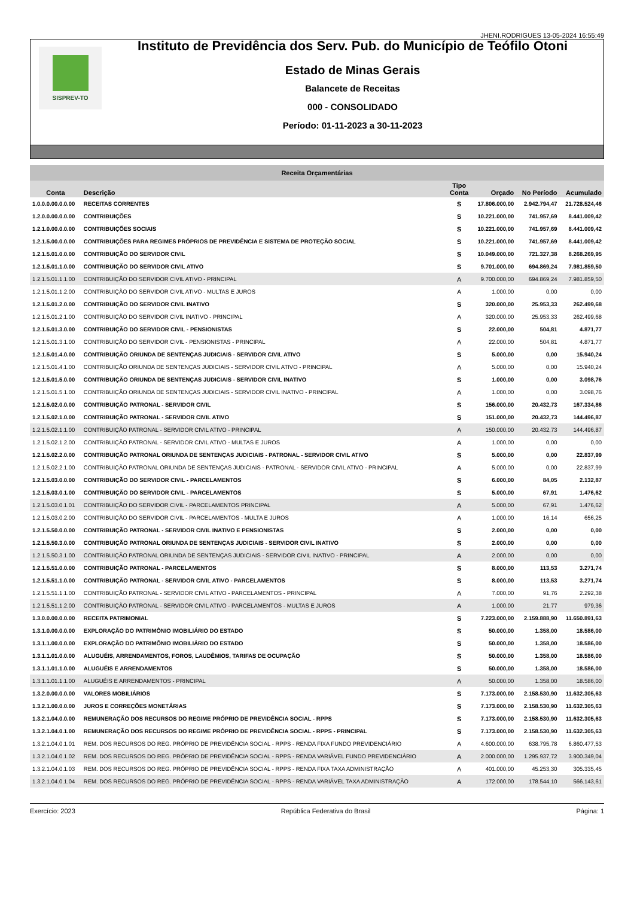JHENI.RODRIGUES 13-05-2024 16:55:49
SISPREV-TO
Instituto de Previdência dos Serv. Pub. do Município de Teófilo Otoni
Estado de Minas Gerais
Balancete de Receitas
000 - CONSOLIDADO
Período: 01-11-2023 a 30-11-2023
| Receita Orçamentárias | | | | | |
| --- | --- | --- | --- | --- | --- |
| Conta | Descrição | Tipo Conta | Orçado | No Período | Acumulado |
| 1.0.0.0.00.0.0.00 | RECEITAS CORRENTES | S | 17.806.000,00 | 2.942.794,47 | 21.728.524,46 |
| 1.2.0.0.00.0.0.00 | CONTRIBUIÇÕES | S | 10.221.000,00 | 741.957,69 | 8.441.009,42 |
| 1.2.1.0.00.0.0.00 | CONTRIBUIÇÕES SOCIAIS | S | 10.221.000,00 | 741.957,69 | 8.441.009,42 |
| 1.2.1.5.00.0.0.00 | CONTRIBUIÇÕES PARA REGIMES PRÓPRIOS DE PREVIDÊNCIA E SISTEMA DE PROTEÇÃO SOCIAL | S | 10.221.000,00 | 741.957,69 | 8.441.009,42 |
| 1.2.1.5.01.0.0.00 | CONTRIBUIÇÃO DO SERVIDOR CIVIL | S | 10.049.000,00 | 721.327,38 | 8.268.269,95 |
| 1.2.1.5.01.1.0.00 | CONTRIBUIÇÃO DO SERVIDOR CIVIL ATIVO | S | 9.701.000,00 | 694.869,24 | 7.981.859,50 |
| 1.2.1.5.01.1.1.00 | CONTRIBUIÇÃO DO SERVIDOR CIVIL ATIVO - PRINCIPAL | A | 9.700.000,00 | 694.869,24 | 7.981.859,50 |
| 1.2.1.5.01.1.2.00 | CONTRIBUIÇÃO DO SERVIDOR CIVIL ATIVO - MULTAS E JUROS | A | 1.000,00 | 0,00 | 0,00 |
| 1.2.1.5.01.2.0.00 | CONTRIBUIÇÃO DO SERVIDOR CIVIL INATIVO | S | 320.000,00 | 25.953,33 | 262.499,68 |
| 1.2.1.5.01.2.1.00 | CONTRIBUIÇÃO DO SERVIDOR CIVIL INATIVO - PRINCIPAL | A | 320.000,00 | 25.953,33 | 262.499,68 |
| 1.2.1.5.01.3.0.00 | CONTRIBUIÇÃO DO SERVIDOR CIVIL - PENSIONISTAS | S | 22.000,00 | 504,81 | 4.871,77 |
| 1.2.1.5.01.3.1.00 | CONTRIBUIÇÃO DO SERVIDOR CIVIL - PENSIONISTAS - PRINCIPAL | A | 22.000,00 | 504,81 | 4.871,77 |
| 1.2.1.5.01.4.0.00 | CONTRIBUIÇÃO ORIUNDA DE SENTENÇAS JUDICIAIS - SERVIDOR CIVIL ATIVO | S | 5.000,00 | 0,00 | 15.940,24 |
| 1.2.1.5.01.4.1.00 | CONTRIBUIÇÃO ORIUNDA DE SENTENÇAS JUDICIAIS - SERVIDOR CIVIL ATIVO - PRINCIPAL | A | 5.000,00 | 0,00 | 15.940,24 |
| 1.2.1.5.01.5.0.00 | CONTRIBUIÇÃO ORIUNDA DE SENTENÇAS JUDICIAIS - SERVIDOR CIVIL INATIVO | S | 1.000,00 | 0,00 | 3.098,76 |
| 1.2.1.5.01.5.1.00 | CONTRIBUIÇÃO ORIUNDA DE SENTENÇAS JUDICIAIS - SERVIDOR CIVIL INATIVO - PRINCIPAL | A | 1.000,00 | 0,00 | 3.098,76 |
| 1.2.1.5.02.0.0.00 | CONTRIBUIÇÃO PATRONAL - SERVIDOR CIVIL | S | 156.000,00 | 20.432,73 | 167.334,86 |
| 1.2.1.5.02.1.0.00 | CONTRIBUIÇÃO PATRONAL - SERVIDOR CIVIL ATIVO | S | 151.000,00 | 20.432,73 | 144.496,87 |
| 1.2.1.5.02.1.1.00 | CONTRIBUIÇÃO PATRONAL - SERVIDOR CIVIL ATIVO - PRINCIPAL | A | 150.000,00 | 20.432,73 | 144.496,87 |
| 1.2.1.5.02.1.2.00 | CONTRIBUIÇÃO PATRONAL - SERVIDOR CIVIL ATIVO - MULTAS E JUROS | A | 1.000,00 | 0,00 | 0,00 |
| 1.2.1.5.02.2.0.00 | CONTRIBUIÇÃO PATRONAL ORIUNDA DE SENTENÇAS JUDICIAIS - PATRONAL - SERVIDOR CIVIL ATIVO | S | 5.000,00 | 0,00 | 22.837,99 |
| 1.2.1.5.02.2.1.00 | CONTRIBUIÇÃO PATRONAL ORIUNDA DE SENTENÇAS JUDICIAIS - PATRONAL - SERVIDOR CIVIL ATIVO - PRINCIPAL | A | 5.000,00 | 0,00 | 22.837,99 |
| 1.2.1.5.03.0.0.00 | CONTRIBUIÇÃO DO SERVIDOR CIVIL - PARCELAMENTOS | S | 6.000,00 | 84,05 | 2.132,87 |
| 1.2.1.5.03.0.1.00 | CONTRIBUIÇÃO DO SERVIDOR CIVIL - PARCELAMENTOS | S | 5.000,00 | 67,91 | 1.476,62 |
| 1.2.1.5.03.0.1.01 | CONTRIBUIÇÃO DO SERVIDOR CIVIL - PARCELAMENTOS PRINCIPAL | A | 5.000,00 | 67,91 | 1.476,62 |
| 1.2.1.5.03.0.2.00 | CONTRIBUIÇÃO DO SERVIDOR CIVIL - PARCELAMENTOS - MULTA E JUROS | A | 1.000,00 | 16,14 | 656,25 |
| 1.2.1.5.50.0.0.00 | CONTRIBUIÇÃO PATRONAL - SERVIDOR CIVIL INATIVO E PENSIONISTAS | S | 2.000,00 | 0,00 | 0,00 |
| 1.2.1.5.50.3.0.00 | CONTRIBUIÇÃO PATRONAL ORIUNDA DE SENTENÇAS JUDICIAIS - SERVIDOR CIVIL INATIVO | S | 2.000,00 | 0,00 | 0,00 |
| 1.2.1.5.50.3.1.00 | CONTRIBUIÇÃO PATRONAL ORIUNDA DE SENTENÇAS JUDICIAIS - SERVIDOR CIVIL INATIVO - PRINCIPAL | A | 2.000,00 | 0,00 | 0,00 |
| 1.2.1.5.51.0.0.00 | CONTRIBUIÇÃO PATRONAL - PARCELAMENTOS | S | 8.000,00 | 113,53 | 3.271,74 |
| 1.2.1.5.51.1.0.00 | CONTRIBUIÇÃO PATRONAL - SERVIDOR CIVIL ATIVO - PARCELAMENTOS | S | 8.000,00 | 113,53 | 3.271,74 |
| 1.2.1.5.51.1.1.00 | CONTRIBUIÇÃO PATRONAL - SERVIDOR CIVIL ATIVO - PARCELAMENTOS - PRINCIPAL | A | 7.000,00 | 91,76 | 2.292,38 |
| 1.2.1.5.51.1.2.00 | CONTRIBUIÇÃO PATRONAL - SERVIDOR CIVIL ATIVO - PARCELAMENTOS - MULTAS E JUROS | A | 1.000,00 | 21,77 | 979,36 |
| 1.3.0.0.00.0.0.00 | RECEITA PATRIMONIAL | S | 7.223.000,00 | 2.159.888,90 | 11.650.891,63 |
| 1.3.1.0.00.0.0.00 | EXPLORAÇÃO DO PATRIMÔNIO IMOBILIÁRIO DO ESTADO | S | 50.000,00 | 1.358,00 | 18.586,00 |
| 1.3.1.1.00.0.0.00 | EXPLORAÇÃO DO PATRIMÔNIO IMOBILIÁRIO DO ESTADO | S | 50.000,00 | 1.358,00 | 18.586,00 |
| 1.3.1.1.01.0.0.00 | ALUGUÉIS, ARRENDAMENTOS, FOROS, LAUDÊMIOS, TARIFAS DE OCUPAÇÃO | S | 50.000,00 | 1.358,00 | 18.586,00 |
| 1.3.1.1.01.1.0.00 | ALUGUÉIS E ARRENDAMENTOS | S | 50.000,00 | 1.358,00 | 18.586,00 |
| 1.3.1.1.01.1.1.00 | ALUGUÉIS E ARRENDAMENTOS - PRINCIPAL | A | 50.000,00 | 1.358,00 | 18.586,00 |
| 1.3.2.0.00.0.0.00 | VALORES MOBILIÁRIOS | S | 7.173.000,00 | 2.158.530,90 | 11.632.305,63 |
| 1.3.2.1.00.0.0.00 | JUROS E CORREÇÕES MONETÁRIAS | S | 7.173.000,00 | 2.158.530,90 | 11.632.305,63 |
| 1.3.2.1.04.0.0.00 | REMUNERAÇÃO DOS RECURSOS DO REGIME PRÓPRIO DE PREVIDÊNCIA SOCIAL - RPPS | S | 7.173.000,00 | 2.158.530,90 | 11.632.305,63 |
| 1.3.2.1.04.0.1.00 | REMUNERAÇÃO DOS RECURSOS DO REGIME PRÓPRIO DE PREVIDÊNCIA SOCIAL - RPPS - PRINCIPAL | S | 7.173.000,00 | 2.158.530,90 | 11.632.305,63 |
| 1.3.2.1.04.0.1.01 | REM. DOS RECURSOS DO REG. PRÓPRIO DE PREVIDÊNCIA SOCIAL - RPPS - RENDA FIXA FUNDO PREVIDENCIÁRIO | A | 4.600.000,00 | 638.795,78 | 6.860.477,53 |
| 1.3.2.1.04.0.1.02 | REM. DOS RECURSOS DO REG. PRÓPRIO DE PREVIDÊNCIA SOCIAL - RPPS - RENDA VARIÁVEL FUNDO PREVIDENCIÁRIO | A | 2.000.000,00 | 1.295.937,72 | 3.900.349,04 |
| 1.3.2.1.04.0.1.03 | REM. DOS RECURSOS DO REG. PRÓPRIO DE PREVIDÊNCIA SOCIAL - RPPS - RENDA FIXA TAXA ADMINISTRAÇÃO | A | 401.000,00 | 45.253,30 | 305.335,45 |
| 1.3.2.1.04.0.1.04 | REM. DOS RECURSOS DO REG. PRÓPRIO DE PREVIDÊNCIA SOCIAL - RPPS - RENDA VARIÁVEL TAXA ADMINISTRAÇÃO | A | 172.000,00 | 178.544,10 | 566.143,61 |
Exercício: 2023 República Federativa do Brasil Página: 1